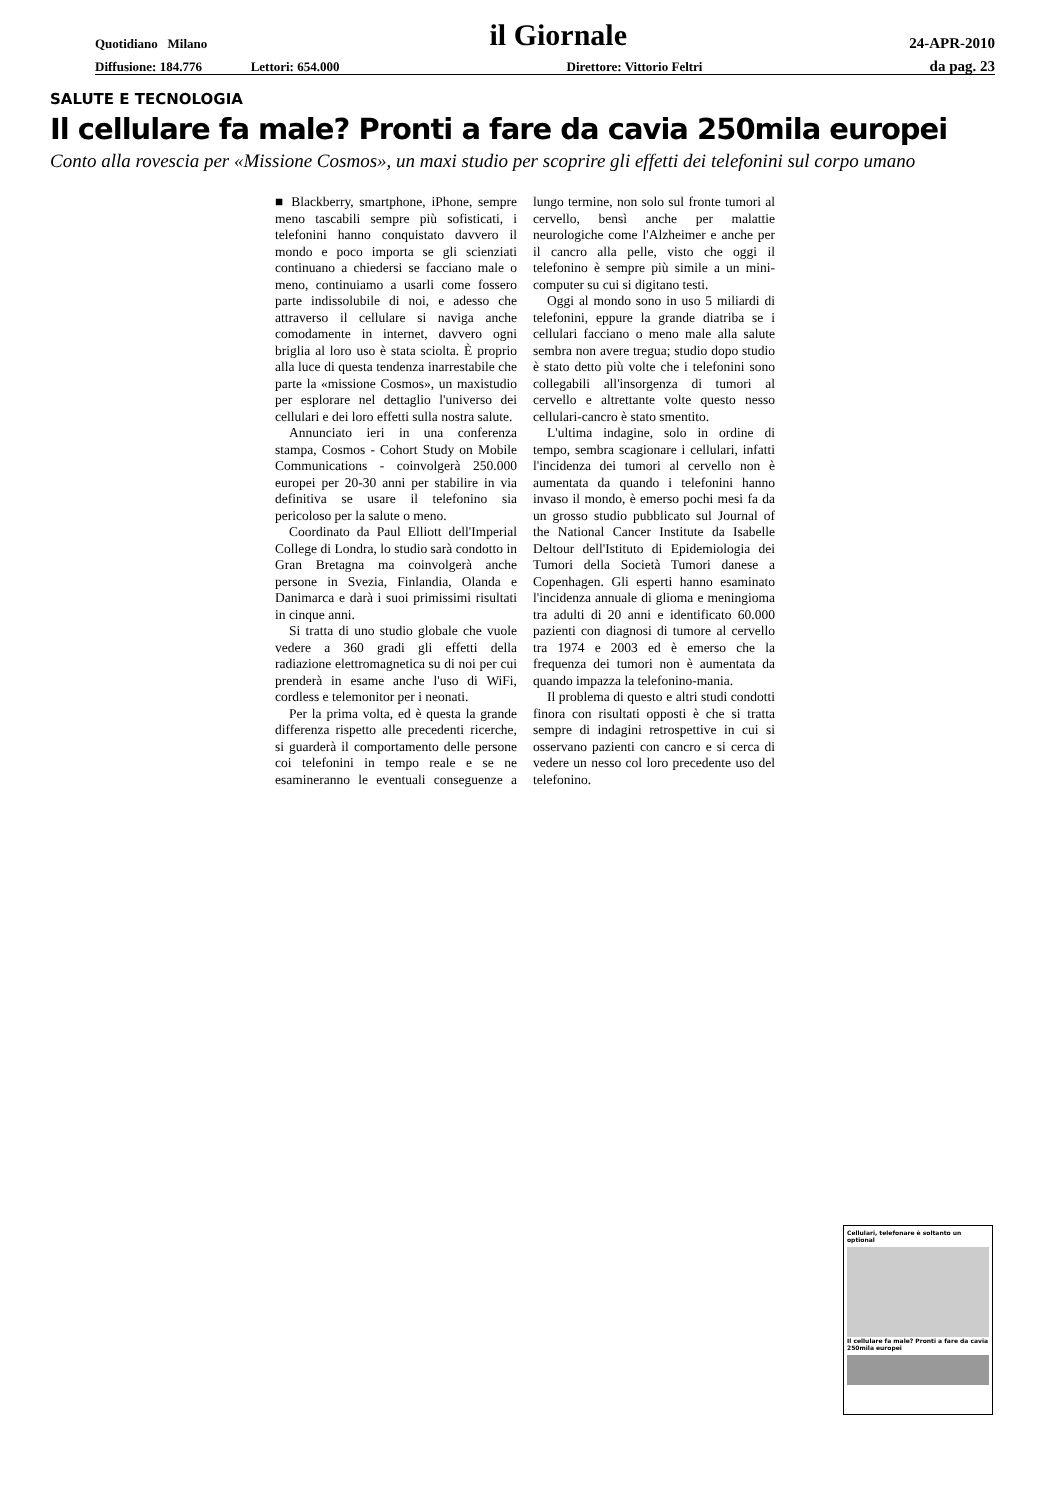Quotidiano Milano il Giornale 24-APR-2010
Diffusione: 184.776 Lettori: 654.000 Direttore: Vittorio Feltri da pag. 23
SALUTE E TECNOLOGIA
Il cellulare fa male? Pronti a fare da cavia 250mila europei
Conto alla rovescia per «Missione Cosmos», un maxi studio per scoprire gli effetti dei telefonini sul corpo umano
■ Blackberry, smartphone, iPhone, sempre meno tascabili sempre più sofisticati, i telefonini hanno conquistato davvero il mondo e poco importa se gli scienziati continuano a chiedersi se facciano male o meno, continuiamo a usarli come fossero parte indissolubile di noi, e adesso che attraverso il cellulare si naviga anche comodamente in internet, davvero ogni briglia al loro uso è stata sciolta. È proprio alla luce di questa tendenza inarrestabile che parte la «missione Cosmos», un maxistudio per esplorare nel dettaglio l'universo dei cellulari e dei loro effetti sulla nostra salute.
Annunciato ieri in una conferenza stampa, Cosmos - Cohort Study on Mobile Communications - coinvolgerà 250.000 europei per 20-30 anni per stabilire in via definitiva se usare il telefonino sia pericoloso per la salute o meno.
Coordinato da Paul Elliott dell'Imperial College di Londra, lo studio sarà condotto in Gran Bretagna ma coinvolgerà anche persone in Svezia, Finlandia, Olanda e Danimarca e darà i suoi primissimi risultati in cinque anni.
Si tratta di uno studio globale che vuole vedere a 360 gradi gli effetti della radiazione elettromagnetica su di noi per cui prenderà in esame anche l'uso di WiFi, cordless e telemonitor per i neonati.
Per la prima volta, ed è questa la grande differenza rispetto alle precedenti ricerche, si guarderà il comportamento delle persone coi telefonini in tempo reale e se ne esamineranno le eventuali conseguenze a lungo termine, non solo sul fronte tumori al cervello, bensì anche per malattie neurologiche come l'Alzheimer e anche per il cancro alla pelle, visto che oggi il telefonino è sempre più simile a un mini-computer su cui si digitano testi.
Oggi al mondo sono in uso 5 miliardi di telefonini, eppure la grande diatriba se i cellulari facciano o meno male alla salute sembra non avere tregua; studio dopo studio è stato detto più volte che i telefonini sono collegabili all'insorgenza di tumori al cervello e altrettante volte questo nesso cellulari-cancro è stato smentito.
L'ultima indagine, solo in ordine di tempo, sembra scagionare i cellulari, infatti l'incidenza dei tumori al cervello non è aumentata da quando i telefonini hanno invaso il mondo, è emerso pochi mesi fa da un grosso studio pubblicato sul Journal of the National Cancer Institute da Isabelle Deltour dell'Istituto di Epidemiologia dei Tumori della Società Tumori danese a Copenhagen. Gli esperti hanno esaminato l'incidenza annuale di glioma e meningioma tra adulti di 20 anni e identificato 60.000 pazienti con diagnosi di tumore al cervello tra 1974 e 2003 ed è emerso che la frequenza dei tumori non è aumentata da quando impazza la telefonino-mania.
Il problema di questo e altri studi condotti finora con risultati opposti è che si tratta sempre di indagini retrospettive in cui si osservano pazienti con cancro e si cerca di vedere un nesso col loro precedente uso del telefonino.
Cellulari, telefonare è soltanto un optional
Il cellulare fa male? Pronti a fare da cavia 250mila europei